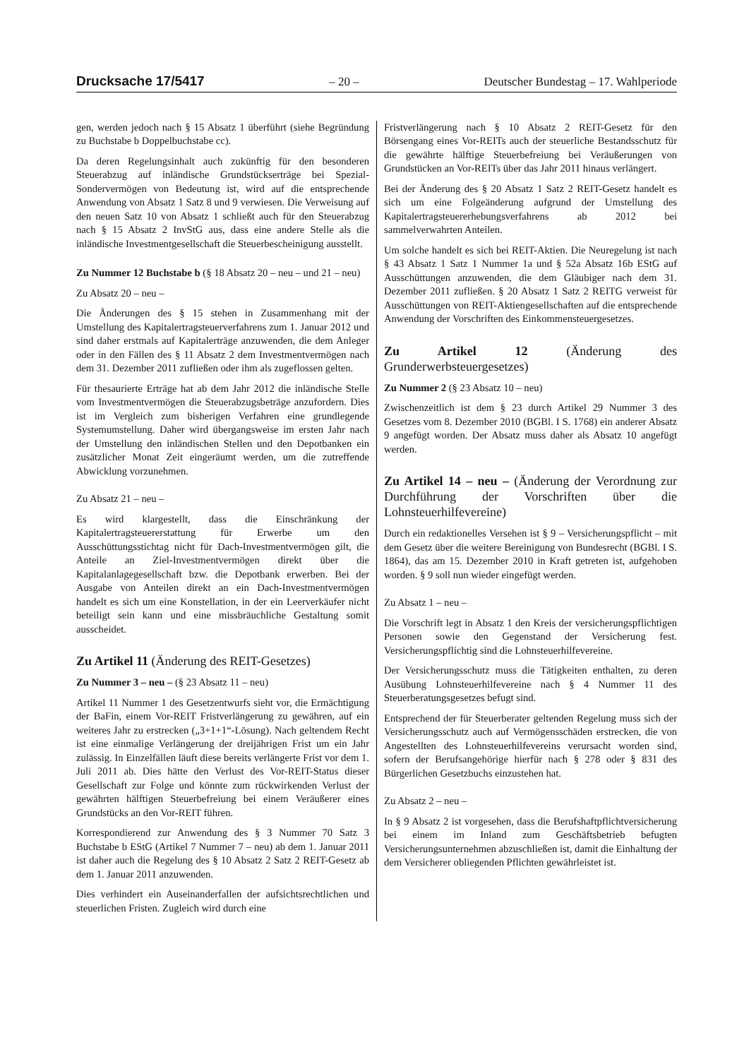Drucksache 17/5417 – 20 – Deutscher Bundestag – 17. Wahlperiode
gen, werden jedoch nach § 15 Absatz 1 überführt (siehe Begründung zu Buchstabe b Doppelbuchstabe cc).
Da deren Regelungsinhalt auch zukünftig für den besonderen Steuerabzug auf inländische Grundstückserträge bei Spezial-Sondervermögen von Bedeutung ist, wird auf die entsprechende Anwendung von Absatz 1 Satz 8 und 9 verwiesen. Die Verweisung auf den neuen Satz 10 von Absatz 1 schließt auch für den Steuerabzug nach § 15 Absatz 2 InvStG aus, dass eine andere Stelle als die inländische Investmentgesellschaft die Steuerbescheinigung ausstellt.
Zu Nummer 12 Buchstabe b (§ 18 Absatz 20 – neu – und 21 – neu)
Zu Absatz 20 – neu –
Die Änderungen des § 15 stehen in Zusammenhang mit der Umstellung des Kapitalertragsteuerverfahrens zum 1. Januar 2012 und sind daher erstmals auf Kapitalerträge anzuwenden, die dem Anleger oder in den Fällen des § 11 Absatz 2 dem Investmentvermögen nach dem 31. Dezember 2011 zufließen oder ihm als zugeflossen gelten.
Für thesaurierte Erträge hat ab dem Jahr 2012 die inländische Stelle vom Investmentvermögen die Steuerabzugsbeträge anzufordern. Dies ist im Vergleich zum bisherigen Verfahren eine grundlegende Systemumstellung. Daher wird übergangsweise im ersten Jahr nach der Umstellung den inländischen Stellen und den Depotbanken ein zusätzlicher Monat Zeit eingeräumt werden, um die zutreffende Abwicklung vorzunehmen.
Zu Absatz 21 – neu –
Es wird klargestellt, dass die Einschränkung der Kapitalertragsteuererstattung für Erwerbe um den Ausschüttungsstichtag nicht für Dach-Investmentvermögen gilt, die Anteile an Ziel-Investmentvermögen direkt über die Kapitalanlagegesellschaft bzw. die Depotbank erwerben. Bei der Ausgabe von Anteilen direkt an ein Dach-Investmentvermögen handelt es sich um eine Konstellation, in der ein Leerverkäufer nicht beteiligt sein kann und eine missbräuchliche Gestaltung somit ausscheidet.
Zu Artikel 11 (Änderung des REIT-Gesetzes)
Zu Nummer 3 – neu – (§ 23 Absatz 11 – neu)
Artikel 11 Nummer 1 des Gesetzentwurfs sieht vor, die Ermächtigung der BaFin, einem Vor-REIT Fristverlängerung zu gewähren, auf ein weiteres Jahr zu erstrecken („3+1+1“-Lösung). Nach geltendem Recht ist eine einmalige Verlängerung der dreijährigen Frist um ein Jahr zulässig. In Einzelfällen läuft diese bereits verlängerte Frist vor dem 1. Juli 2011 ab. Dies hätte den Verlust des Vor-REIT-Status dieser Gesellschaft zur Folge und könnte zum rückwirkenden Verlust der gewährten hälftigen Steuerbefreiung bei einem Veräußerer eines Grundstücks an den Vor-REIT führen.
Korrespondierend zur Anwendung des § 3 Nummer 70 Satz 3 Buchstabe b EStG (Artikel 7 Nummer 7 – neu) ab dem 1. Januar 2011 ist daher auch die Regelung des § 10 Absatz 2 Satz 2 REIT-Gesetz ab dem 1. Januar 2011 anzuwenden.
Dies verhindert ein Auseinanderfallen der aufsichtsrechtlichen und steuerlichen Fristen. Zugleich wird durch eine
Fristverlängerung nach § 10 Absatz 2 REIT-Gesetz für den Börsengang eines Vor-REITs auch der steuerliche Bestandsschutz für die gewährte hälftige Steuerbefreiung bei Veräußerungen von Grundstücken an Vor-REITs über das Jahr 2011 hinaus verlängert.
Bei der Änderung des § 20 Absatz 1 Satz 2 REIT-Gesetz handelt es sich um eine Folgeänderung aufgrund der Umstellung des Kapitalertragsteuererhebungsverfahrens ab 2012 bei sammelverwahrten Anteilen.
Um solche handelt es sich bei REIT-Aktien. Die Neuregelung ist nach § 43 Absatz 1 Satz 1 Nummer 1a und § 52a Absatz 16b EStG auf Ausschüttungen anzuwenden, die dem Gläubiger nach dem 31. Dezember 2011 zufließen. § 20 Absatz 1 Satz 2 REITG verweist für Ausschüttungen von REIT-Aktiengesellschaften auf die entsprechende Anwendung der Vorschriften des Einkommensteuergesetzes.
Zu Artikel 12 (Änderung des Grunderwerbsteuergesetzes)
Zu Nummer 2 (§ 23 Absatz 10 – neu)
Zwischenzeitlich ist dem § 23 durch Artikel 29 Nummer 3 des Gesetzes vom 8. Dezember 2010 (BGBl. I S. 1768) ein anderer Absatz 9 angefügt worden. Der Absatz muss daher als Absatz 10 angefügt werden.
Zu Artikel 14 – neu – (Änderung der Verordnung zur Durchführung der Vorschriften über die Lohnsteuerhilfevereine)
Durch ein redaktionelles Versehen ist § 9 – Versicherungspflicht – mit dem Gesetz über die weitere Bereinigung von Bundesrecht (BGBl. I S. 1864), das am 15. Dezember 2010 in Kraft getreten ist, aufgehoben worden. § 9 soll nun wieder eingefügt werden.
Zu Absatz 1 – neu –
Die Vorschrift legt in Absatz 1 den Kreis der versicherungspflichtigen Personen sowie den Gegenstand der Versicherung fest. Versicherungspflichtig sind die Lohnsteuerhilfevereine.
Der Versicherungsschutz muss die Tätigkeiten enthalten, zu deren Ausübung Lohnsteuerhilfevereine nach § 4 Nummer 11 des Steuerberatungsgesetzes befugt sind.
Entsprechend der für Steuerberater geltenden Regelung muss sich der Versicherungsschutz auch auf Vermögensschäden erstrecken, die von Angestellten des Lohnsteuerhilfevereins verursacht worden sind, sofern der Berufsangehörige hierfür nach § 278 oder § 831 des Bürgerlichen Gesetzbuchs einzustehen hat.
Zu Absatz 2 – neu –
In § 9 Absatz 2 ist vorgesehen, dass die Berufshaftpflichtversicherung bei einem im Inland zum Geschäftsbetrieb befugten Versicherungsunternehmen abzuschließen ist, damit die Einhaltung der dem Versicherer obliegenden Pflichten gewährleistet ist.